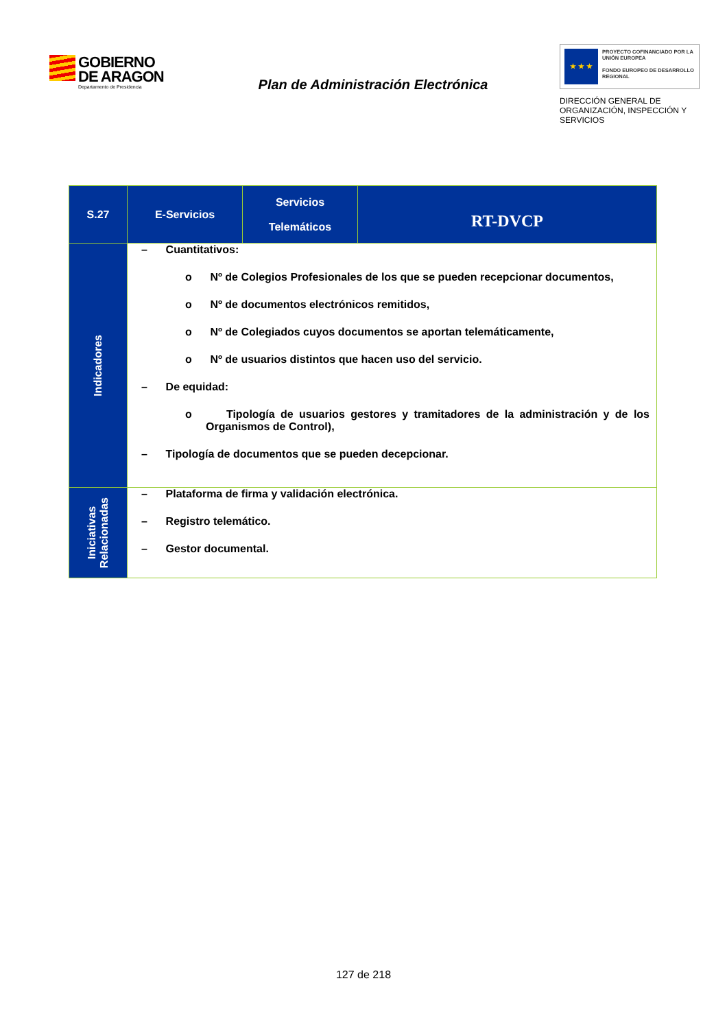GOBIERNO
DE ARAGON
Departamento de Presidencia
Plan de Administración Electrónica
★ ★ ★
PROYECTO COFINANCIADO POR LA UNIÓN EUROPEA
FONDO EUROPEO DE DESARROLLO REGIONAL
DIRECCIÓN GENERAL DE ORGANIZACIÓN, INSPECCIÓN Y SERVICIOS
| S.27 | E-Servicios | Servicios Telemáticos | RT-DVCP |
| Indicadores | – Cuantitativos: o Nº de Colegios Profesionales de los que se pueden recepcionar documentos, o Nº de documentos electrónicos remitidos, o Nº de Colegiados cuyos documentos se aportan telemáticamente, o Nº de usuarios distintos que hacen uso del servicio. – De equidad: o Tipología de usuarios gestores y tramitadores de la administración y de los Organismos de Control), – Tipología de documentos que se pueden decepcionar. | | |
| Iniciativas Relacionadas | – Plataforma de firma y validación electrónica. – Registro telemático. – Gestor documental. | | |
127 de 218